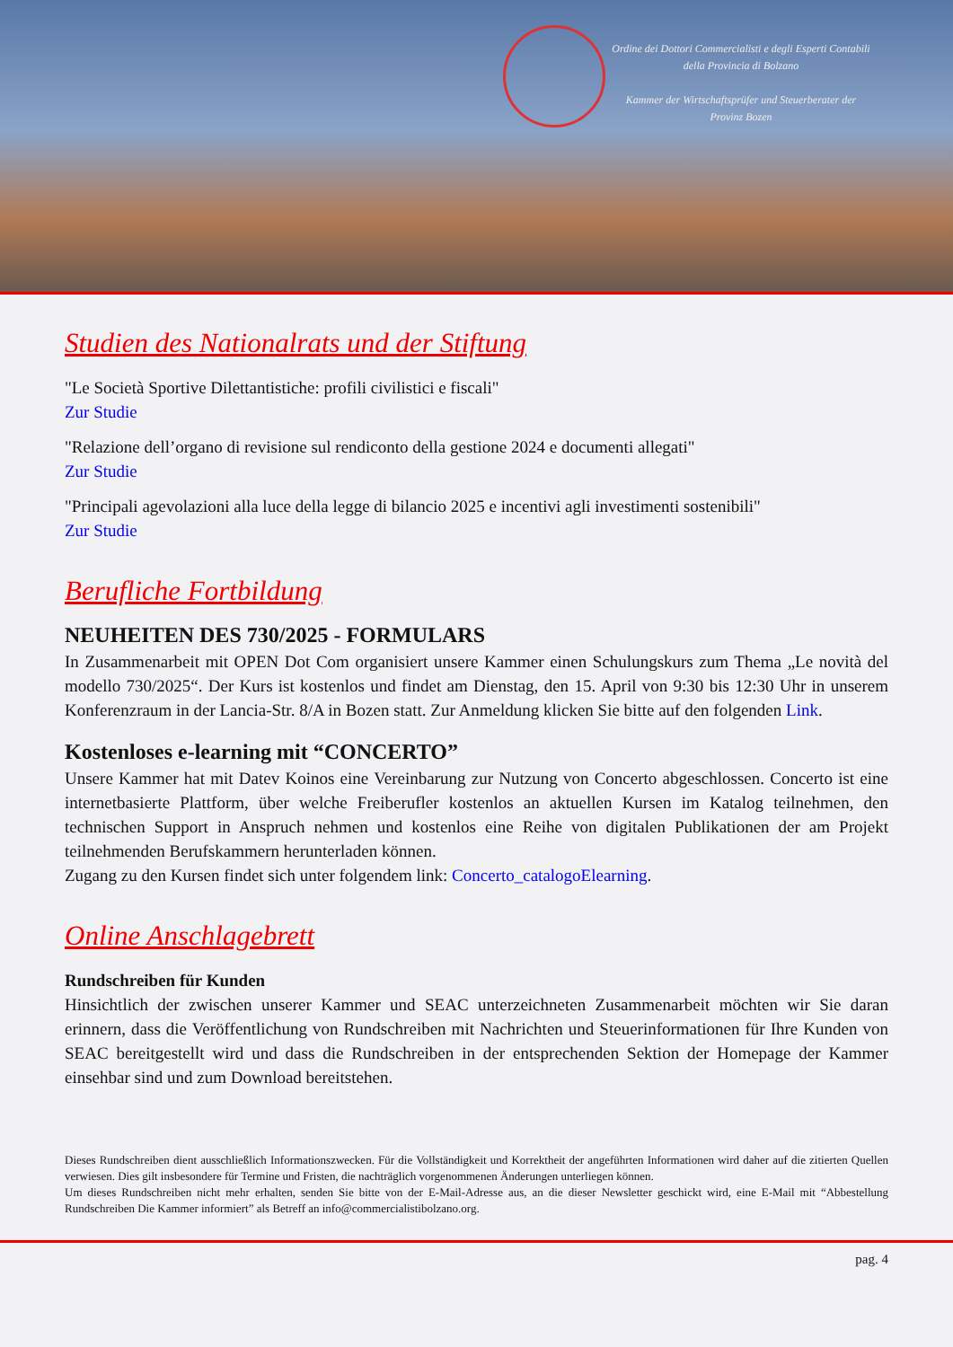Ordine dei Dottori Commercialisti e degli Esperti Contabili della Provincia di Bolzano
Kammer der Wirtschaftsprüfer und Steuerberater der Provinz Bozen
Studien des Nationalrats und der Stiftung
"Le Società Sportive Dilettantistiche: profili civilistici e fiscali"
Zur Studie
"Relazione dell’organo di revisione sul rendiconto della gestione 2024 e documenti allegati"
Zur Studie
"Principali agevolazioni alla luce della legge di bilancio 2025 e incentivi agli investimenti sostenibili"
Zur Studie
Berufliche Fortbildung
NEUHEITEN DES 730/2025 - FORMULARS
In Zusammenarbeit mit OPEN Dot Com organisiert unsere Kammer einen Schulungskurs zum Thema „Le novità del modello 730/2025“. Der Kurs ist kostenlos und findet am Dienstag, den 15. April von 9:30 bis 12:30 Uhr in unserem Konferenzraum in der Lancia-Str. 8/A in Bozen statt. Zur Anmeldung klicken Sie bitte auf den folgenden Link.
Kostenloses e-learning mit “CONCERTO”
Unsere Kammer hat mit Datev Koinos eine Vereinbarung zur Nutzung von Concerto abgeschlossen. Concerto ist eine internetbasierte Plattform, über welche Freiberufler kostenlos an aktuellen Kursen im Katalog teilnehmen, den technischen Support in Anspruch nehmen und kostenlos eine Reihe von digitalen Publikationen der am Projekt teilnehmenden Berufskammern herunterladen können.
Zugang zu den Kursen findet sich unter folgendem link: Concerto_catalogoElearning.
Online Anschlagebrett
Rundschreiben für Kunden
Hinsichtlich der zwischen unserer Kammer und SEAC unterzeichneten Zusammenarbeit möchten wir Sie daran erinnern, dass die Veröffentlichung von Rundschreiben mit Nachrichten und Steuerinformationen für Ihre Kunden von SEAC bereitgestellt wird und dass die Rundschreiben in der entsprechenden Sektion der Homepage der Kammer einsehbar sind und zum Download bereitstehen.
Dieses Rundschreiben dient ausschließlich Informationszwecken. Für die Vollständigkeit und Korrektheit der angeführten Informationen wird daher auf die zitierten Quellen verwiesen. Dies gilt insbesondere für Termine und Fristen, die nachträglich vorgenommenen Änderungen unterliegen können.
Um dieses Rundschreiben nicht mehr erhalten, senden Sie bitte von der E-Mail-Adresse aus, an die dieser Newsletter geschickt wird, eine E-Mail mit “Abbestellung Rundschreiben Die Kammer informiert” als Betreff an info@commercialistibolzano.org.
pag. 4